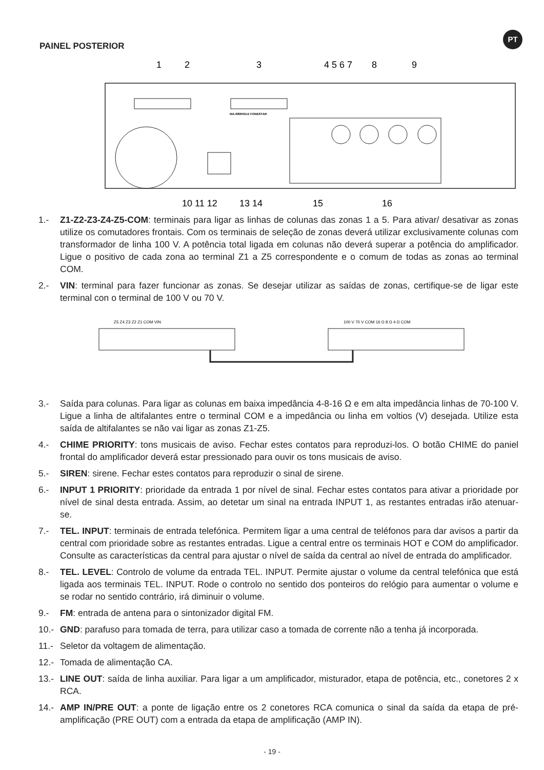PT
PAINEL POSTERIOR
1
2
3
4 5 6 7
8
9
MA-680RGUZ FONESTAR
10 11 12
13 14
15
16
1.- Z1-Z2-Z3-Z4-Z5-COM: terminais para ligar as linhas de colunas das zonas 1 a 5. Para ativar/ desativar as zonas utilize os comutadores frontais. Com os terminais de seleção de zonas deverá utilizar exclusivamente colunas com transformador de linha 100 V. A potência total ligada em colunas não deverá superar a potência do amplificador. Ligue o positivo de cada zona ao terminal Z1 a Z5 correspondente e o comum de todas as zonas ao terminal COM.
2.- VIN: terminal para fazer funcionar as zonas. Se desejar utilizar as saídas de zonas, certifique-se de ligar este terminal con o terminal de 100 V ou 70 V.
Z5 Z4 Z3 Z2 Z1 COM VIN
100 V 70 V COM 16 Ω 8 Ω 4 Ω COM
3.- Saída para colunas. Para ligar as colunas em baixa impedância 4-8-16 Ω e em alta impedância linhas de 70-100 V. Ligue a linha de altifalantes entre o terminal COM e a impedância ou linha em voltios (V) desejada. Utilize esta saída de altifalantes se não vai ligar as zonas Z1-Z5.
4.- CHIME PRIORITY: tons musicais de aviso. Fechar estes contatos para reproduzi-los. O botão CHIME do paniel frontal do amplificador deverá estar pressionado para ouvir os tons musicais de aviso.
5.- SIREN: sirene. Fechar estes contatos para reproduzir o sinal de sirene.
6.- INPUT 1 PRIORITY: prioridade da entrada 1 por nível de sinal. Fechar estes contatos para ativar a prioridade por nível de sinal desta entrada. Assim, ao detetar um sinal na entrada INPUT 1, as restantes entradas irão atenuar-se.
7.- TEL. INPUT: terminais de entrada telefónica. Permitem ligar a uma central de teléfonos para dar avisos a partir da central com prioridade sobre as restantes entradas. Ligue a central entre os terminais HOT e COM do amplificador. Consulte as características da central para ajustar o nível de saída da central ao nível de entrada do amplificador.
8.- TEL. LEVEL: Controlo de volume da entrada TEL. INPUT. Permite ajustar o volume da central telefónica que está ligada aos terminais TEL. INPUT. Rode o controlo no sentido dos ponteiros do relógio para aumentar o volume e se rodar no sentido contrário, irá diminuir o volume.
9.- FM: entrada de antena para o sintonizador digital FM.
10.- GND: parafuso para tomada de terra, para utilizar caso a tomada de corrente não a tenha já incorporada.
11.- Seletor da voltagem de alimentação.
12.- Tomada de alimentação CA.
13.- LINE OUT: saída de linha auxiliar. Para ligar a um amplificador, misturador, etapa de potência, etc., conetores 2 x RCA.
14.- AMP IN/PRE OUT: a ponte de ligação entre os 2 conetores RCA comunica o sinal da saída da etapa de pré-amplificação (PRE OUT) com a entrada da etapa de amplificação (AMP IN).
- 19 -